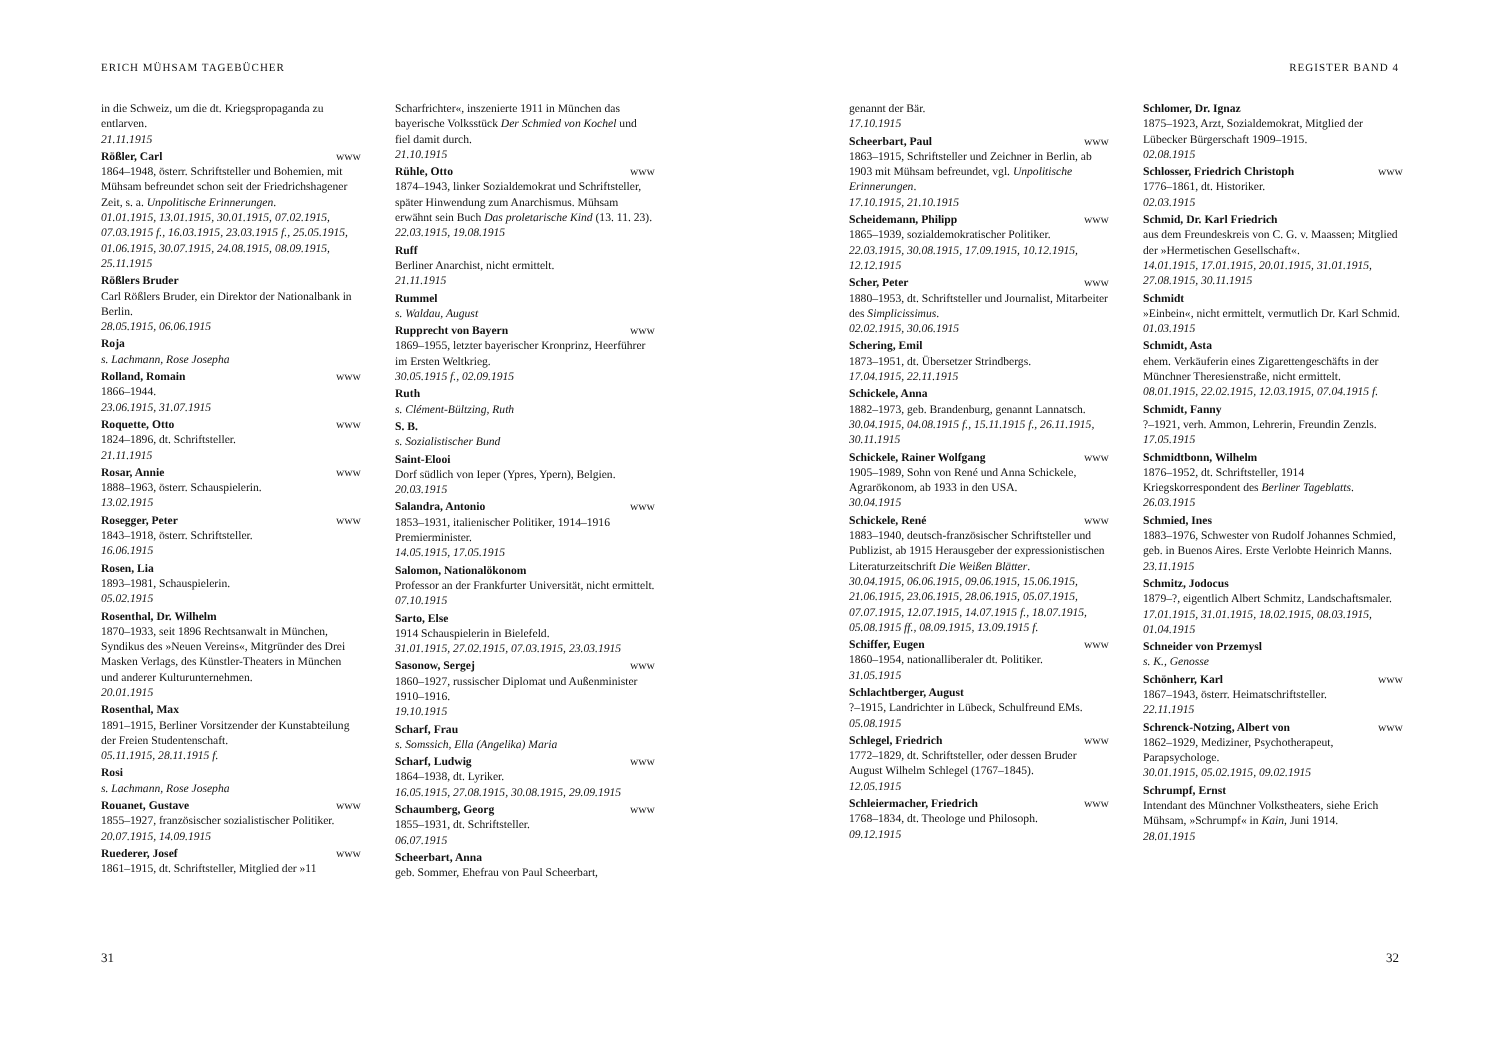ERICH MÜHSAM TAGEBÜCHER
in die Schweiz, um die dt. Kriegspropaganda zu entlarven.
21.11.1915
Rößler, Carl www
1864–1948, österr. Schriftsteller und Bohemien, mit Mühsam befreundet schon seit der Friedrichshagener Zeit, s. a. Unpolitische Erinnerungen.
01.01.1915, 13.01.1915, 30.01.1915, 07.02.1915, 07.03.1915 f., 16.03.1915, 23.03.1915 f., 25.05.1915, 01.06.1915, 30.07.1915, 24.08.1915, 08.09.1915, 25.11.1915
Rößlers Bruder
Carl Rößlers Bruder, ein Direktor der Nationalbank in Berlin.
28.05.1915, 06.06.1915
Roja
s. Lachmann, Rose Josepha
Rolland, Romain www
1866–1944.
23.06.1915, 31.07.1915
Roquette, Otto www
1824–1896, dt. Schriftsteller.
21.11.1915
Rosar, Annie www
1888–1963, österr. Schauspielerin.
13.02.1915
Rosegger, Peter www
1843–1918, österr. Schriftsteller.
16.06.1915
Rosen, Lia
1893–1981, Schauspielerin.
05.02.1915
Rosenthal, Dr. Wilhelm
1870–1933, seit 1896 Rechtsanwalt in München, Syndikus des »Neuen Vereins«, Mitgründer des Drei Masken Verlags, des Künstler-Theaters in München und anderer Kulturunternehmen.
20.01.1915
Rosenthal, Max
1891–1915, Berliner Vorsitzender der Kunstabteilung der Freien Studentenschaft.
05.11.1915, 28.11.1915 f.
Rosi
s. Lachmann, Rose Josepha
Rouanet, Gustave www
1855–1927, französischer sozialistischer Politiker.
20.07.1915, 14.09.1915
Ruederer, Josef www
1861–1915, dt. Schriftsteller, Mitglied der »11
Scharfrichter«, inszenierte 1911 in München das bayerische Volksstück Der Schmied von Kochel und fiel damit durch.
21.10.1915
Rühle, Otto www
1874–1943, linker Sozialdemokrat und Schriftsteller, später Hinwendung zum Anarchismus. Mühsam erwähnt sein Buch Das proletarische Kind (13. 11. 23).
22.03.1915, 19.08.1915
Ruff
Berliner Anarchist, nicht ermittelt.
21.11.1915
Rummel
s. Waldau, August
Rupprecht von Bayern www
1869–1955, letzter bayerischer Kronprinz, Heerführer im Ersten Weltkrieg.
30.05.1915 f., 02.09.1915
Ruth
s. Clément-Bültzing, Ruth
S. B.
s. Sozialistischer Bund
Saint-Elooi
Dorf südlich von Ieper (Ypres, Ypern), Belgien.
20.03.1915
Salandra, Antonio www
1853–1931, italienischer Politiker, 1914–1916 Premierminister.
14.05.1915, 17.05.1915
Salomon, Nationalökonom
Professor an der Frankfurter Universität, nicht ermittelt.
07.10.1915
Sarto, Else
1914 Schauspielerin in Bielefeld.
31.01.1915, 27.02.1915, 07.03.1915, 23.03.1915
Sasonow, Sergej www
1860–1927, russischer Diplomat und Außenminister 1910–1916.
19.10.1915
Scharf, Frau
s. Somssich, Ella (Angelika) Maria
Scharf, Ludwig www
1864–1938, dt. Lyriker.
16.05.1915, 27.08.1915, 30.08.1915, 29.09.1915
Schaumberg, Georg www
1855–1931, dt. Schriftsteller.
06.07.1915
Scheerbart, Anna
geb. Sommer, Ehefrau von Paul Scheerbart,
31
REGISTER BAND 4
genannt der Bär.
17.10.1915
Scheerbart, Paul www
1863–1915, Schriftsteller und Zeichner in Berlin, ab 1903 mit Mühsam befreundet, vgl. Unpolitische Erinnerungen.
17.10.1915, 21.10.1915
Scheidemann, Philipp www
1865–1939, sozialdemokratischer Politiker.
22.03.1915, 30.08.1915, 17.09.1915, 10.12.1915, 12.12.1915
Scher, Peter www
1880–1953, dt. Schriftsteller und Journalist, Mitarbeiter des Simplicissimus.
02.02.1915, 30.06.1915
Schering, Emil
1873–1951, dt. Übersetzer Strindbergs.
17.04.1915, 22.11.1915
Schickele, Anna
1882–1973, geb. Brandenburg, genannt Lannatsch.
30.04.1915, 04.08.1915 f., 15.11.1915 f., 26.11.1915, 30.11.1915
Schickele, Rainer Wolfgang www
1905–1989, Sohn von René und Anna Schickele, Agrarökonom, ab 1933 in den USA.
30.04.1915
Schickele, René www
1883–1940, deutsch-französischer Schriftsteller und Publizist, ab 1915 Herausgeber der expressionistischen Literaturzeitschrift Die Weißen Blätter.
30.04.1915, 06.06.1915, 09.06.1915, 15.06.1915, 21.06.1915, 23.06.1915, 28.06.1915, 05.07.1915, 07.07.1915, 12.07.1915, 14.07.1915 f., 18.07.1915, 05.08.1915 ff., 08.09.1915, 13.09.1915 f.
Schiffer, Eugen www
1860–1954, nationalliberaler dt. Politiker.
31.05.1915
Schlachtberger, August
?–1915, Landrichter in Lübeck, Schulfreund EMs.
05.08.1915
Schlegel, Friedrich www
1772–1829, dt. Schriftsteller, oder dessen Bruder August Wilhelm Schlegel (1767–1845).
12.05.1915
Schleiermacher, Friedrich www
1768–1834, dt. Theologe und Philosoph.
09.12.1915
Schlomer, Dr. Ignaz
1875–1923, Arzt, Sozialdemokrat, Mitglied der Lübecker Bürgerschaft 1909–1915.
02.08.1915
Schlosser, Friedrich Christoph www
1776–1861, dt. Historiker.
02.03.1915
Schmid, Dr. Karl Friedrich
aus dem Freundeskreis von C. G. v. Maassen; Mitglied der »Hermetischen Gesellschaft«.
14.01.1915, 17.01.1915, 20.01.1915, 31.01.1915, 27.08.1915, 30.11.1915
Schmidt
»Einbein«, nicht ermittelt, vermutlich Dr. Karl Schmid.
01.03.1915
Schmidt, Asta
ehem. Verkäuferin eines Zigarettengeschäfts in der Münchner Theresienstraße, nicht ermittelt.
08.01.1915, 22.02.1915, 12.03.1915, 07.04.1915 f.
Schmidt, Fanny
?–1921, verh. Ammon, Lehrerin, Freundin Zenzls.
17.05.1915
Schmidtbonn, Wilhelm
1876–1952, dt. Schriftsteller, 1914 Kriegskorrespondent des Berliner Tageblatts.
26.03.1915
Schmied, Ines
1883–1976, Schwester von Rudolf Johannes Schmied, geb. in Buenos Aires. Erste Verlobte Heinrich Manns.
23.11.1915
Schmitz, Jodocus
1879–?, eigentlich Albert Schmitz, Landschaftsmaler.
17.01.1915, 31.01.1915, 18.02.1915, 08.03.1915, 01.04.1915
Schneider von Przemysl
s. K., Genosse
Schönherr, Karl www
1867–1943, österr. Heimatschriftsteller.
22.11.1915
Schrenck-Notzing, Albert von www
1862–1929, Mediziner, Psychotherapeut, Parapsychologe.
30.01.1915, 05.02.1915, 09.02.1915
Schrumpf, Ernst
Intendant des Münchner Volkstheaters, siehe Erich Mühsam, »Schrumpf« in Kain, Juni 1914.
28.01.1915
32